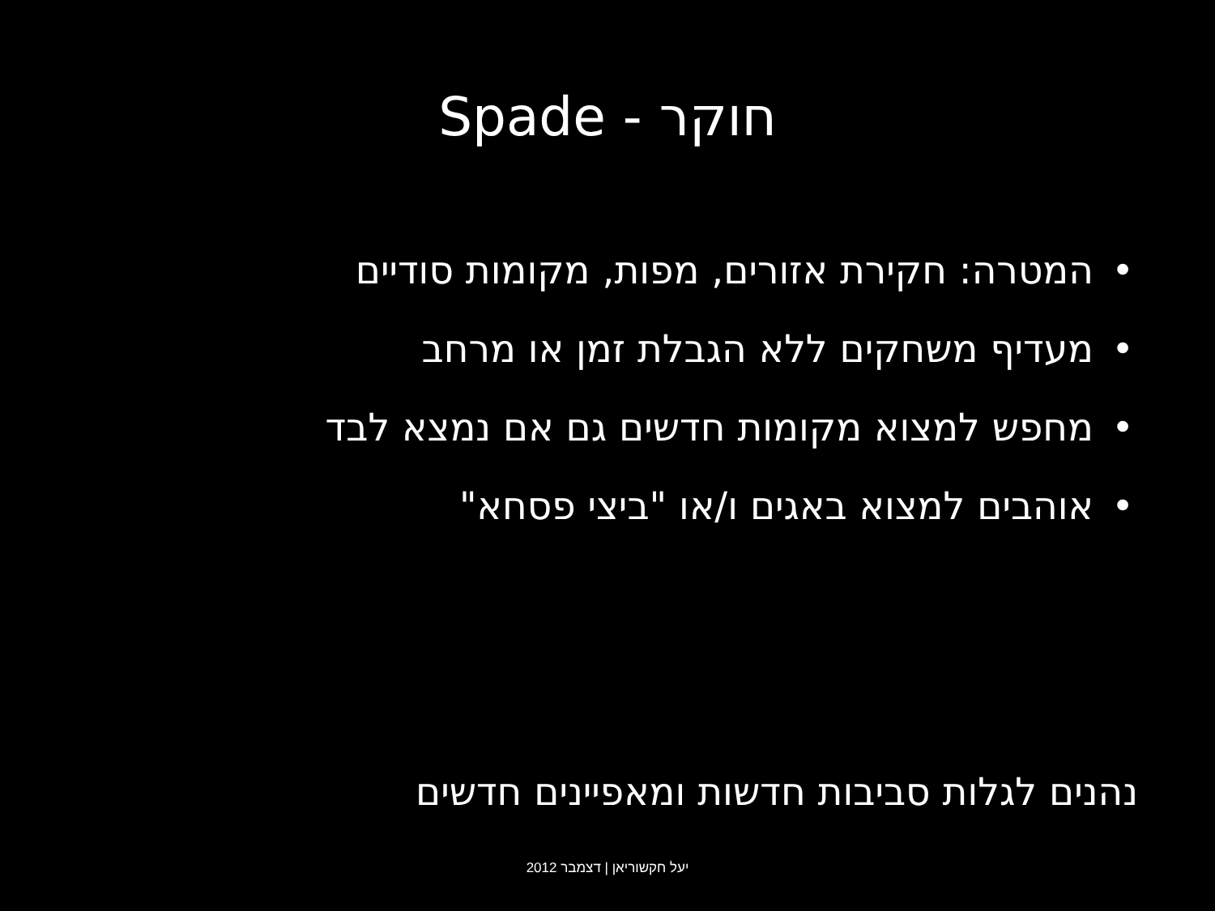חוקר - Spade
• המטרה: חקירת אזורים, מפות, מקומות סודיים
• מעדיף משחקים ללא הגבלת זמן או מרחב
• מחפש למצוא מקומות חדשים גם אם נמצא לבד
• אוהבים למצוא באגים ו/או "ביצי פסחא"
נהנים לגלות סביבות חדשות ומאפיינים חדשים
יעל חקשוריאן | דצמבר 2012